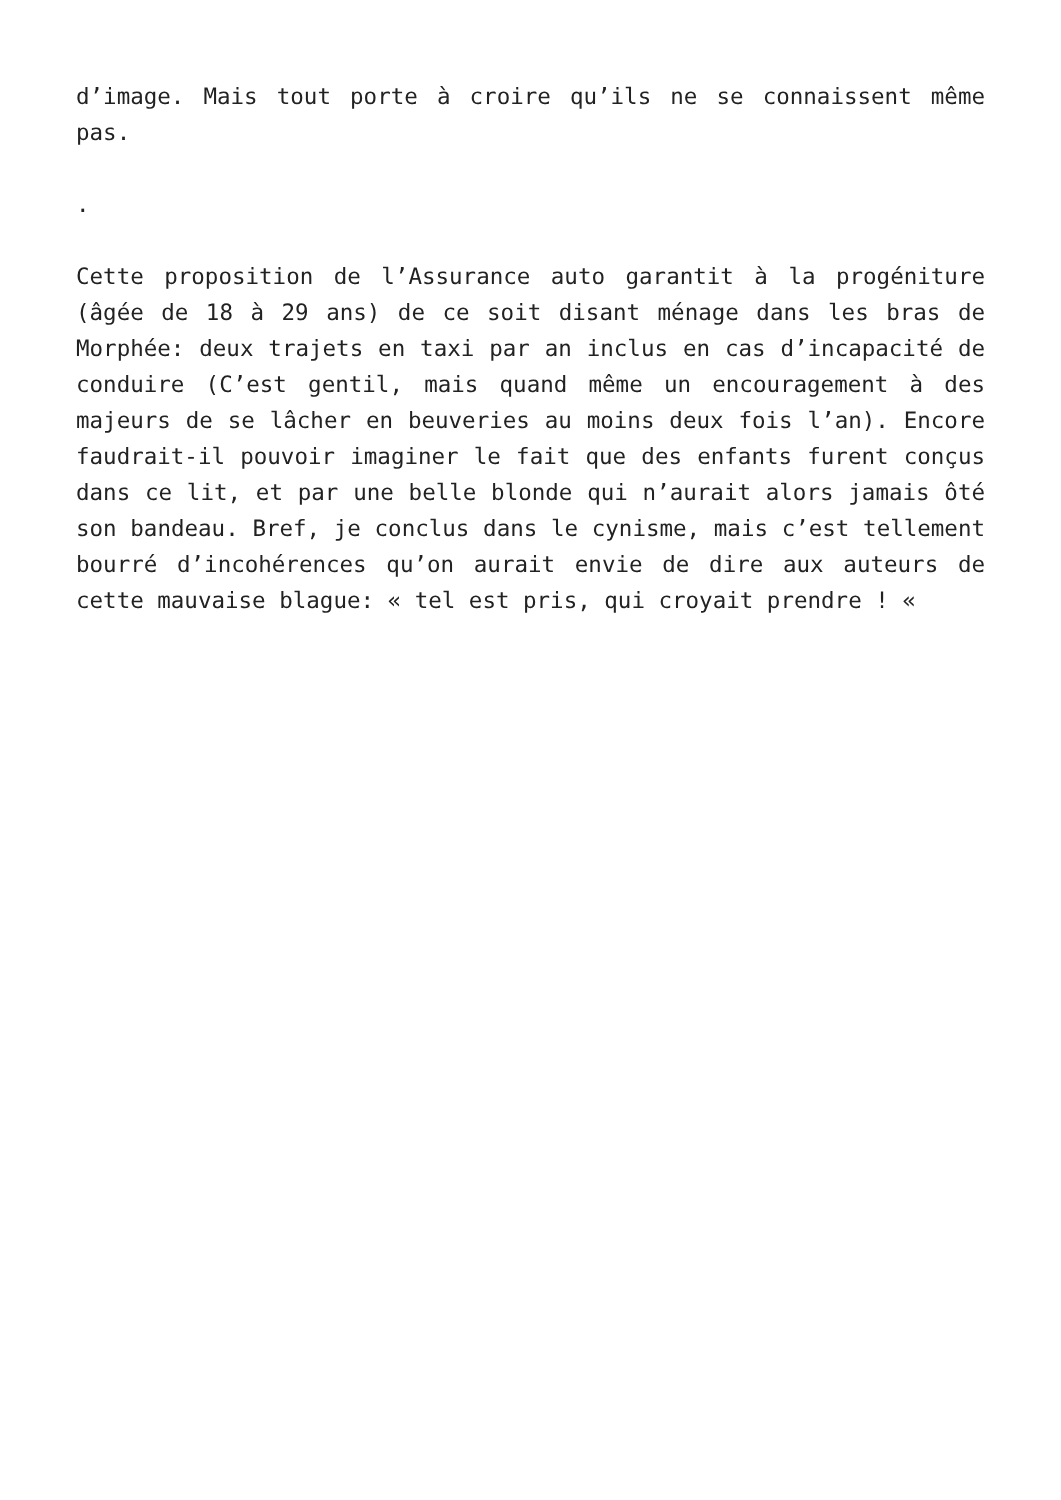d’image. Mais tout porte à croire qu’ils ne se connaissent même pas.
.
Cette proposition de l’Assurance auto garantit à la progéniture (âgée de 18 à 29 ans) de ce soit disant ménage dans les bras de Morphée: deux trajets en taxi par an inclus en cas d’incapacité de conduire (C’est gentil, mais quand même un encouragement à des majeurs de se lâcher en beuveries au moins deux fois l’an). Encore faudrait-il pouvoir imaginer le fait que des enfants furent conçus dans ce lit, et par une belle blonde qui n’aurait alors jamais ôté son bandeau. Bref, je conclus dans le cynisme, mais c’est tellement bourré d’incohérences qu’on aurait envie de dire aux auteurs de cette mauvaise blague: « tel est pris, qui croyait prendre ! «